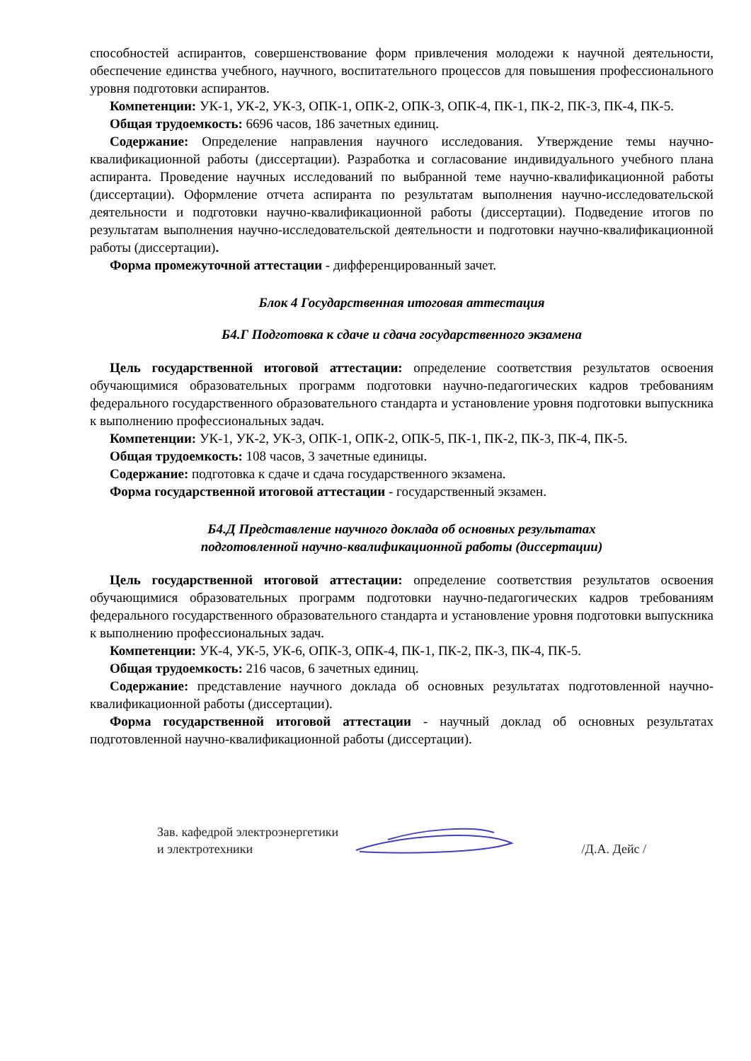способностей аспирантов, совершенствование форм привлечения молодежи к научной деятельности, обеспечение единства учебного, научного, воспитательного процессов для повышения профессионального уровня подготовки аспирантов.
Компетенции: УК-1, УК-2, УК-3, ОПК-1, ОПК-2, ОПК-3, ОПК-4, ПК-1, ПК-2, ПК-3, ПК-4, ПК-5.
Общая трудоемкость: 6696 часов, 186 зачетных единиц.
Содержание: Определение направления научного исследования. Утверждение темы научно-квалификационной работы (диссертации). Разработка и согласование индивидуального учебного плана аспиранта. Проведение научных исследований по выбранной теме научно-квалификационной работы (диссертации). Оформление отчета аспиранта по результатам выполнения научно-исследовательской деятельности и подготовки научно-квалификационной работы (диссертации). Подведение итогов по результатам выполнения научно-исследовательской деятельности и подготовки научно-квалификационной работы (диссертации).
Форма промежуточной аттестации - дифференцированный зачет.
Блок 4 Государственная итоговая аттестация
Б4.Г Подготовка к сдаче и сдача государственного экзамена
Цель государственной итоговой аттестации: определение соответствия результатов освоения обучающимися образовательных программ подготовки научно-педагогических кадров требованиям федерального государственного образовательного стандарта и установление уровня подготовки выпускника к выполнению профессиональных задач.
Компетенции: УК-1, УК-2, УК-3, ОПК-1, ОПК-2, ОПК-5, ПК-1, ПК-2, ПК-3, ПК-4, ПК-5.
Общая трудоемкость: 108 часов, 3 зачетные единицы.
Содержание: подготовка к сдаче и сдача государственного экзамена.
Форма государственной итоговой аттестации - государственный экзамен.
Б4.Д Представление научного доклада об основных результатах
подготовленной научно-квалификационной работы (диссертации)
Цель государственной итоговой аттестации: определение соответствия результатов освоения обучающимися образовательных программ подготовки научно-педагогических кадров требованиям федерального государственного образовательного стандарта и установление уровня подготовки выпускника к выполнению профессиональных задач.
Компетенции: УК-4, УК-5, УК-6, ОПК-3, ОПК-4, ПК-1, ПК-2, ПК-3, ПК-4, ПК-5.
Общая трудоемкость: 216 часов, 6 зачетных единиц.
Содержание: представление научного доклада об основных результатах подготовленной научно-квалификационной работы (диссертации).
Форма государственной итоговой аттестации - научный доклад об основных результатах подготовленной научно-квалификационной работы (диссертации).
Зав. кафедрой электроэнергетики
и электротехники
/Д.А. Дейс /